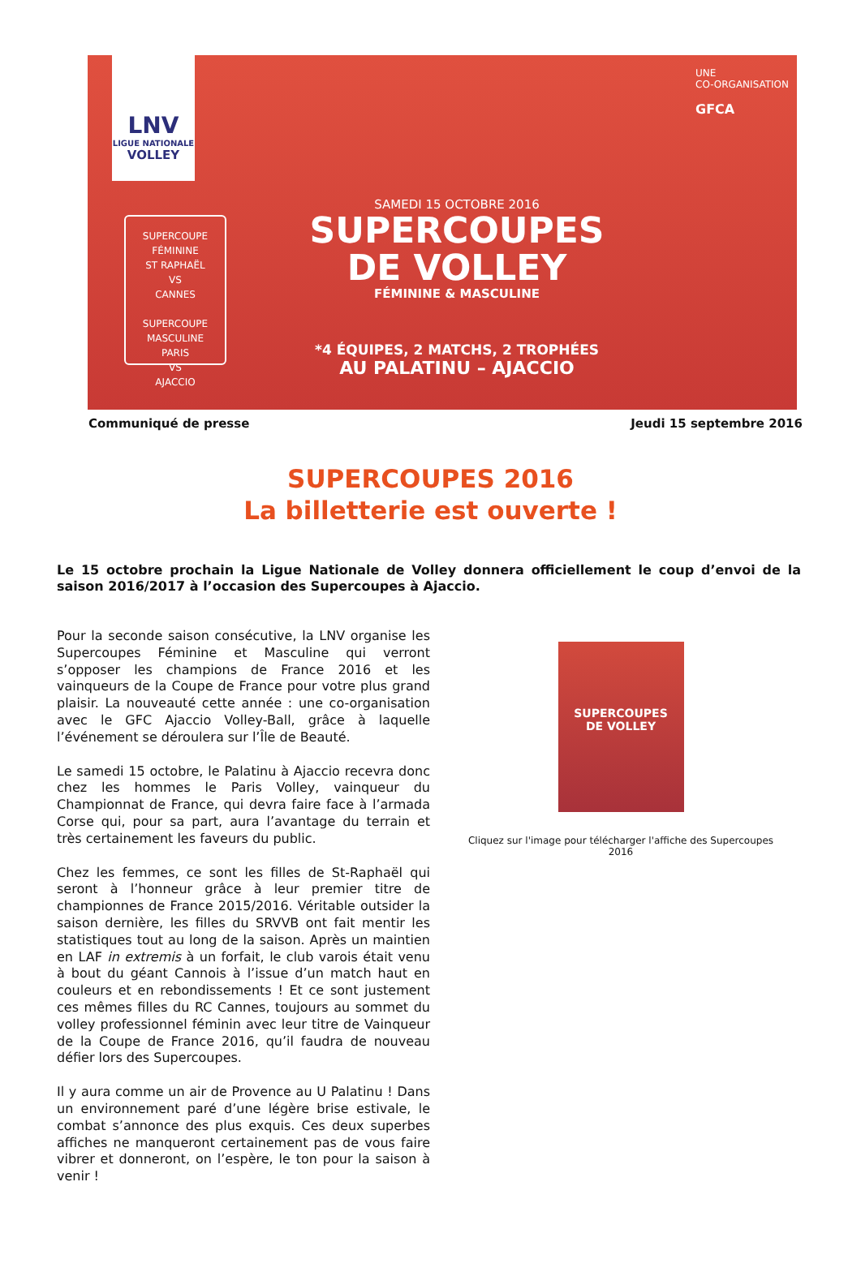LNV
LIGUE NATIONALE
VOLLEY
SUPERCOUPE FÉMININE
ST RAPHAËL
VS
CANNES
SUPERCOUPE MASCULINE
PARIS
VS
AJACCIO
SAMEDI 15 OCTOBRE 2016
SUPERCOUPES
DE VOLLEY
FÉMININE & MASCULINE
*4 ÉQUIPES, 2 MATCHS, 2 TROPHÉES
AU PALATINU – AJACCIO
UNE
CO-ORGANISATION
GFCA
Communiqué de presse Jeudi 15 septembre 2016
SUPERCOUPES 2016
La billetterie est ouverte !
Le 15 octobre prochain la Ligue Nationale de Volley donnera officiellement le coup d’envoi de la saison 2016/2017 à l’occasion des Supercoupes à Ajaccio.
Pour la seconde saison consécutive, la LNV organise les Supercoupes Féminine et Masculine qui verront s’opposer les champions de France 2016 et les vainqueurs de la Coupe de France pour votre plus grand plaisir. La nouveauté cette année : une co-organisation avec le GFC Ajaccio Volley-Ball, grâce à laquelle l’événement se déroulera sur l’Île de Beauté.
Le samedi 15 octobre, le Palatinu à Ajaccio recevra donc chez les hommes le Paris Volley, vainqueur du Championnat de France, qui devra faire face à l’armada Corse qui, pour sa part, aura l’avantage du terrain et très certainement les faveurs du public.
Chez les femmes, ce sont les filles de St-Raphaël qui seront à l’honneur grâce à leur premier titre de championnes de France 2015/2016. Véritable outsider la saison dernière, les filles du SRVVB ont fait mentir les statistiques tout au long de la saison. Après un maintien en LAF in extremis à un forfait, le club varois était venu à bout du géant Cannois à l’issue d’un match haut en couleurs et en rebondissements ! Et ce sont justement ces mêmes filles du RC Cannes, toujours au sommet du volley professionnel féminin avec leur titre de Vainqueur de la Coupe de France 2016, qu’il faudra de nouveau défier lors des Supercoupes.
Il y aura comme un air de Provence au U Palatinu ! Dans un environnement paré d’une légère brise estivale, le combat s’annonce des plus exquis. Ces deux superbes affiches ne manqueront certainement pas de vous faire vibrer et donneront, on l’espère, le ton pour la saison à venir !
SUPERCOUPES
DE VOLLEY
Cliquez sur l'image pour télécharger l'affiche des Supercoupes 2016